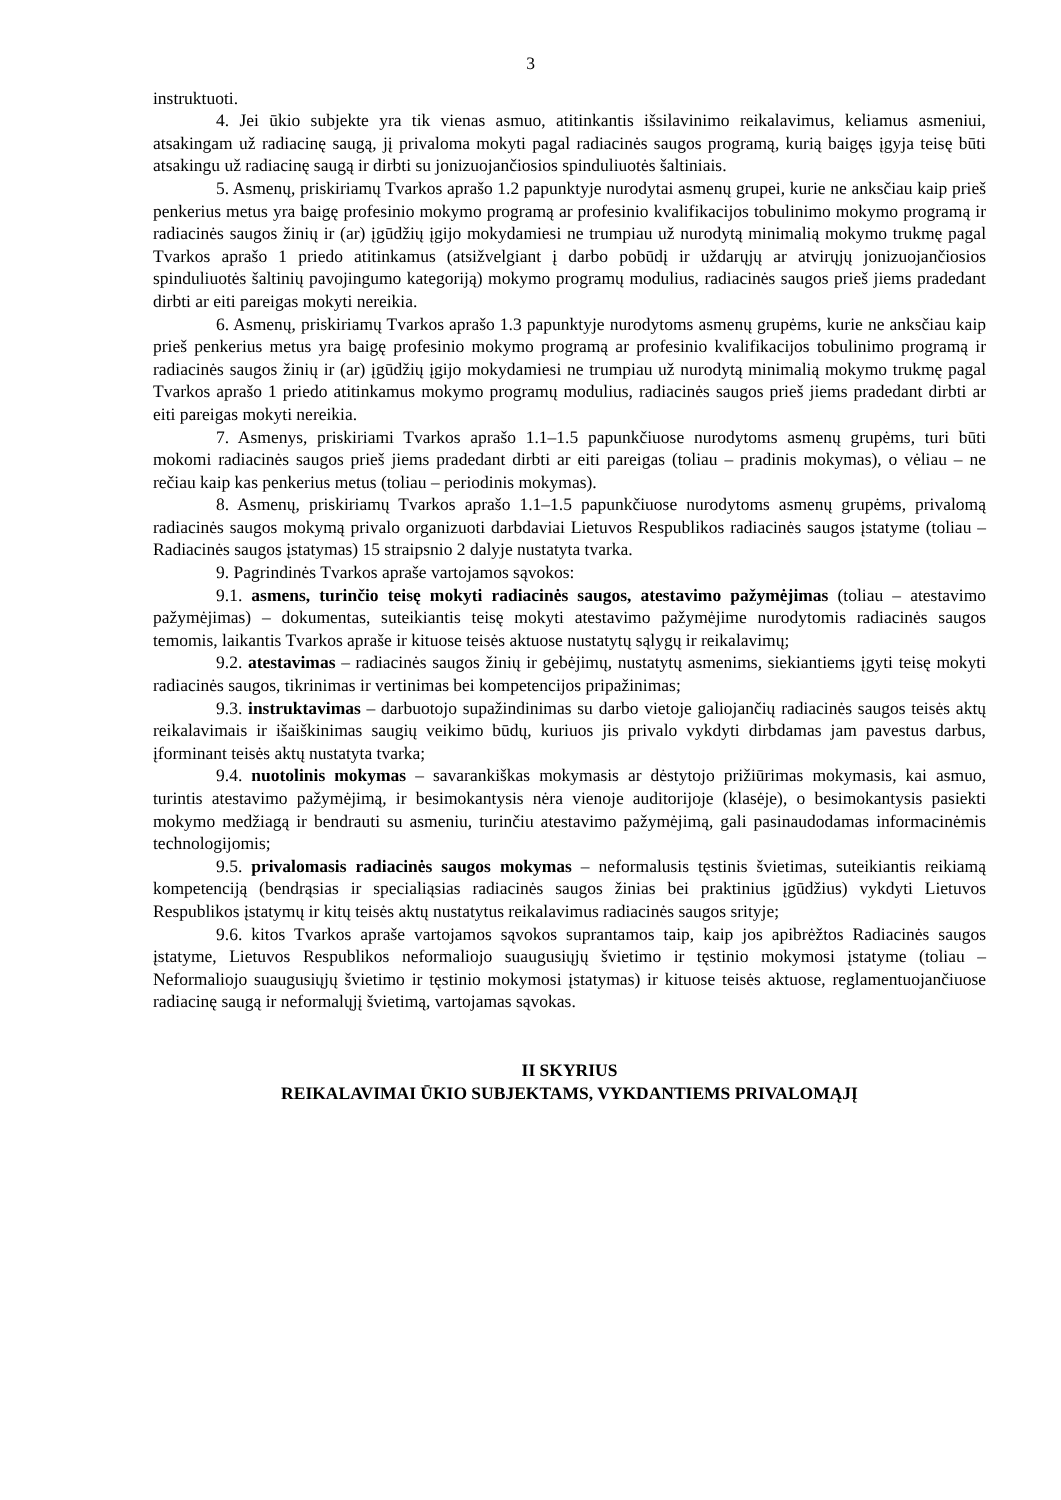3
instruktuoti.
4. Jei ūkio subjekte yra tik vienas asmuo, atitinkantis išsilavinimo reikalavimus, keliamus asmeniui, atsakingam už radiacinę saugą, jį privaloma mokyti pagal radiacinės saugos programą, kurią baigęs įgyja teisę būti atsakingu už radiacinę saugą ir dirbti su jonizuojančiosios spinduliuotės šaltiniais.
5. Asmenų, priskiriamų Tvarkos aprašo 1.2 papunktyje nurodytai asmenų grupei, kurie ne anksčiau kaip prieš penkerius metus yra baigę profesinio mokymo programą ar profesinio kvalifikacijos tobulinimo mokymo programą ir radiacinės saugos žinių ir (ar) įgūdžių įgijo mokydamiesi ne trumpiau už nurodytą minimalią mokymo trukmę pagal Tvarkos aprašo 1 priedo atitinkamus (atsižvelgiant į darbo pobūdį ir uždarųjų ar atvirųjų jonizuojančiosios spinduliuotės šaltinių pavojingumo kategoriją) mokymo programų modulius, radiacinės saugos prieš jiems pradedant dirbti ar eiti pareigas mokyti nereikia.
6. Asmenų, priskiriamų Tvarkos aprašo 1.3 papunktyje nurodytoms asmenų grupėms, kurie ne anksčiau kaip prieš penkerius metus yra baigę profesinio mokymo programą ar profesinio kvalifikacijos tobulinimo programą ir radiacinės saugos žinių ir (ar) įgūdžių įgijo mokydamiesi ne trumpiau už nurodytą minimalią mokymo trukmę pagal Tvarkos aprašo 1 priedo atitinkamus mokymo programų modulius, radiacinės saugos prieš jiems pradedant dirbti ar eiti pareigas mokyti nereikia.
7. Asmenys, priskiriami Tvarkos aprašo 1.1–1.5 papunkčiuose nurodytoms asmenų grupėms, turi būti mokomi radiacinės saugos prieš jiems pradedant dirbti ar eiti pareigas (toliau – pradinis mokymas), o vėliau – ne rečiau kaip kas penkerius metus (toliau – periodinis mokymas).
8. Asmenų, priskiriamų Tvarkos aprašo 1.1–1.5 papunkčiuose nurodytoms asmenų grupėms, privalomą radiacinės saugos mokymą privalo organizuoti darbdaviai Lietuvos Respublikos radiacinės saugos įstatyme (toliau – Radiacinės saugos įstatymas) 15 straipsnio 2 dalyje nustatyta tvarka.
9. Pagrindinės Tvarkos apraše vartojamos sąvokos:
9.1. asmens, turinčio teisę mokyti radiacinės saugos, atestavimo pažymėjimas (toliau – atestavimo pažymėjimas) – dokumentas, suteikiantis teisę mokyti atestavimo pažymėjime nurodytomis radiacinės saugos temomis, laikantis Tvarkos apraše ir kituose teisės aktuose nustatytų sąlygų ir reikalavimų;
9.2. atestavimas – radiacinės saugos žinių ir gebėjimų, nustatytų asmenims, siekiantiems įgyti teisę mokyti radiacinės saugos, tikrinimas ir vertinimas bei kompetencijos pripažinimas;
9.3. instruktavimas – darbuotojo supažindinimas su darbo vietoje galiojančių radiacinės saugos teisės aktų reikalavimais ir išaiškinimas saugių veikimo būdų, kuriuos jis privalo vykdyti dirbdamas jam pavestus darbus, įforminant teisės aktų nustatyta tvarka;
9.4. nuotolinis mokymas – savarankiškas mokymasis ar dėstytojo prižiūrimas mokymasis, kai asmuo, turintis atestavimo pažymėjimą, ir besimokantysis nėra vienoje auditorijoje (klasėje), o besimokantysis pasiekti mokymo medžiagą ir bendrauti su asmeniu, turinčiu atestavimo pažymėjimą, gali pasinaudodamas informacinėmis technologijomis;
9.5. privalomasis radiacinės saugos mokymas – neformalusis tęstinis švietimas, suteikiantis reikiamą kompetenciją (bendrąsias ir specialiąsias radiacinės saugos žinias bei praktinius įgūdžius) vykdyti Lietuvos Respublikos įstatymų ir kitų teisės aktų nustatytus reikalavimus radiacinės saugos srityje;
9.6. kitos Tvarkos apraše vartojamos sąvokos suprantamos taip, kaip jos apibrėžtos Radiacinės saugos įstatyme, Lietuvos Respublikos neformaliojo suaugusiųjų švietimo ir tęstinio mokymosi įstatyme (toliau – Neformaliojo suaugusiųjų švietimo ir tęstinio mokymosi įstatymas) ir kituose teisės aktuose, reglamentuojančiuose radiacinę saugą ir neformalųjį švietimą, vartojamas sąvokas.
II SKYRIUS
REIKALAVIMAI ŪKIO SUBJEKTAMS, VYKDANTIEMS PRIVALOMĄJĮ